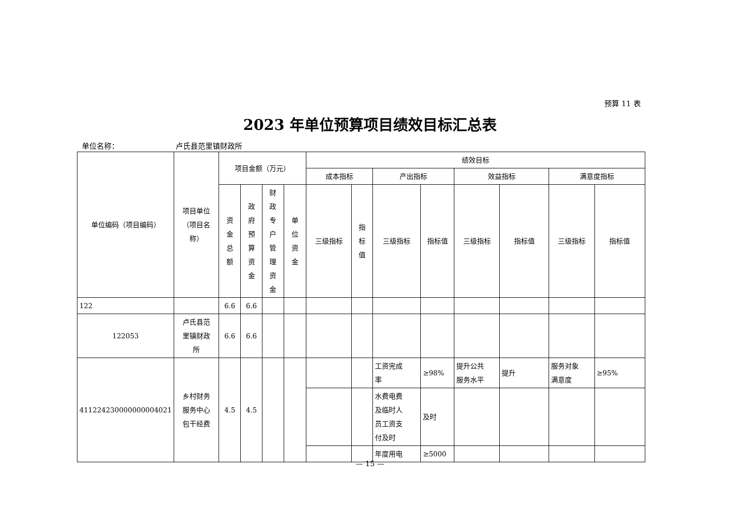预算 11 表
2023 年单位预算项目绩效目标汇总表
单位名称： 卢氏县范里镇财政所
| 单位编码（项目编码） | 项目单位 （项目名 称） | 项目金额（万元） | | | | 绩效目标 | | | | | | | |
| --- | --- | --- | --- | --- | --- | --- | --- | --- | --- | --- | --- | --- | --- |
| | | | | | | 成本指标 | | 产出指标 | | 效益指标 | | 满意度指标 | |
| | | 资 金 总 额 | 政 府 预 算 资 金 | 财 政 专 户 管 理 资 金 | 单 位 资 金 | 三级指标 | 指 标 值 | 三级指标 | 指标值 | 三级指标 | 指标值 | 三级指标 | 指标值 |
| 122 | | 6.6 | 6.6 | | | | | | | | | | |
| 122053 | 卢氏县范 里镇财政 所 | 6.6 | 6.6 | | | | | | | | | | |
| 411224230000000004021 | 乡村财务 服务中心 包干经费 | 4.5 | 4.5 | | | | | 工资完成 率 | ≥98% | 提升公共 服务水平 | 提升 | 服务对象 满意度 | ≥95% |
| | | | | | | | | 水费电费 及临时人 员工资支 付及时 | 及时 | | | | |
| | | | | | | | | 年度用电 | ≥5000 | | | | |
— 15 —